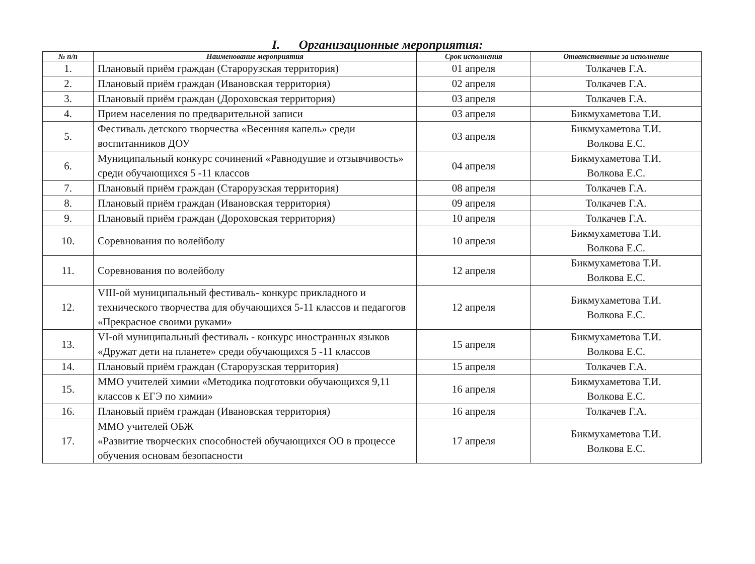I. Организационные мероприятия:
| № п/п | Наименование мероприятия | Срок исполнения | Ответственные за исполнение |
| --- | --- | --- | --- |
| 1. | Плановый приём граждан (Старорузская территория) | 01 апреля | Толкачев Г.А. |
| 2. | Плановый приём граждан (Ивановская территория) | 02 апреля | Толкачев Г.А. |
| 3. | Плановый приём граждан (Дороховская территория) | 03 апреля | Толкачев Г.А. |
| 4. | Прием населения по предварительной записи | 03 апреля | Бикмухаметова Т.И. |
| 5. | Фестиваль детского творчества «Весенняя капель» среди воспитанников ДОУ | 03 апреля | Бикмухаметова Т.И. Волкова Е.С. |
| 6. | Муниципальный конкурс сочинений «Равнодушие и отзывчивость» среди обучающихся 5 -11 классов | 04 апреля | Бикмухаметова Т.И. Волкова Е.С. |
| 7. | Плановый приём граждан (Старорузская территория) | 08 апреля | Толкачев Г.А. |
| 8. | Плановый приём граждан (Ивановская территория) | 09 апреля | Толкачев Г.А. |
| 9. | Плановый приём граждан (Дороховская территория) | 10 апреля | Толкачев Г.А. |
| 10. | Соревнования по волейболу | 10 апреля | Бикмухаметова Т.И. Волкова Е.С. |
| 11. | Соревнования по волейболу | 12 апреля | Бикмухаметова Т.И. Волкова Е.С. |
| 12. | VIII-ой муниципальный фестиваль- конкурс прикладного и технического творчества для обучающихся 5-11 классов и педагогов «Прекрасное своими руками» | 12 апреля | Бикмухаметова Т.И. Волкова Е.С. |
| 13. | VI-ой муниципальный фестиваль - конкурс иностранных языков «Дружат дети на планете» среди обучающихся 5 -11 классов | 15 апреля | Бикмухаметова Т.И. Волкова Е.С. |
| 14. | Плановый приём граждан (Старорузская территория) | 15 апреля | Толкачев Г.А. |
| 15. | ММО учителей химии «Методика подготовки обучающихся 9,11 классов к ЕГЭ по химии» | 16 апреля | Бикмухаметова Т.И. Волкова Е.С. |
| 16. | Плановый приём граждан (Ивановская территория) | 16 апреля | Толкачев Г.А. |
| 17. | ММО учителей ОБЖ «Развитие творческих способностей обучающихся ОО в процессе обучения основам безопасности | 17 апреля | Бикмухаметова Т.И. Волкова Е.С. |